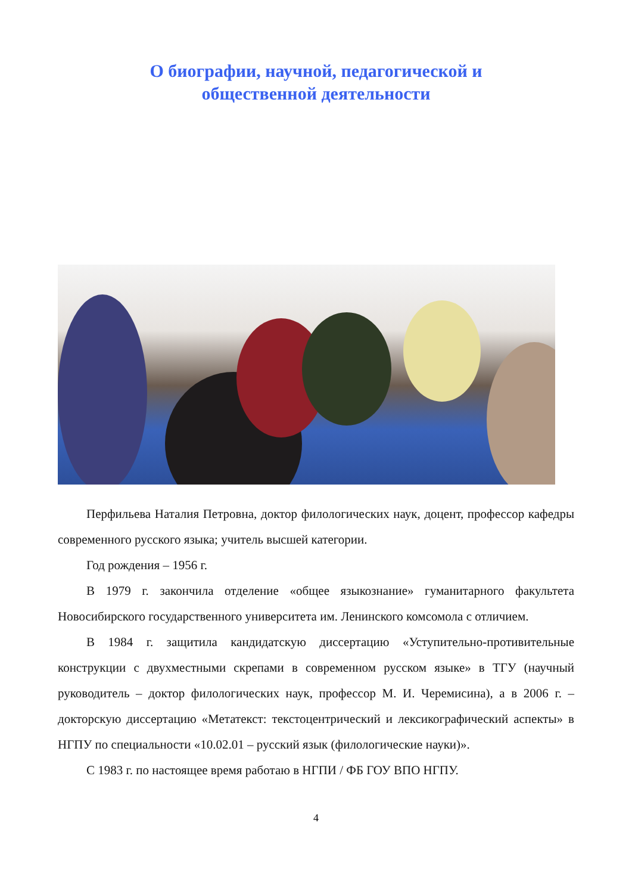О биографии, научной, педагогической и
общественной деятельности
Перфильева Наталия Петровна, доктор филологических наук, доцент, профессор кафедры современного русского языка; учитель высшей категории.
Год рождения – 1956 г.
В 1979 г. закончила отделение «общее языкознание» гуманитарного факультета Новосибирского государственного университета им. Ленинского комсомола с отличием.
В 1984 г. защитила кандидатскую диссертацию «Уступительно-противительные конструкции с двухместными скрепами в современном русском языке» в ТГУ (научный руководитель – доктор филологических наук, профессор М. И. Черемисина), а в 2006 г. – докторскую диссертацию «Метатекст: текстоцентрический и лексикографический аспекты» в НГПУ по специальности «10.02.01 – русский язык (филологические науки)».
С 1983 г. по настоящее время работаю в НГПИ / ФБ ГОУ ВПО НГПУ.
4